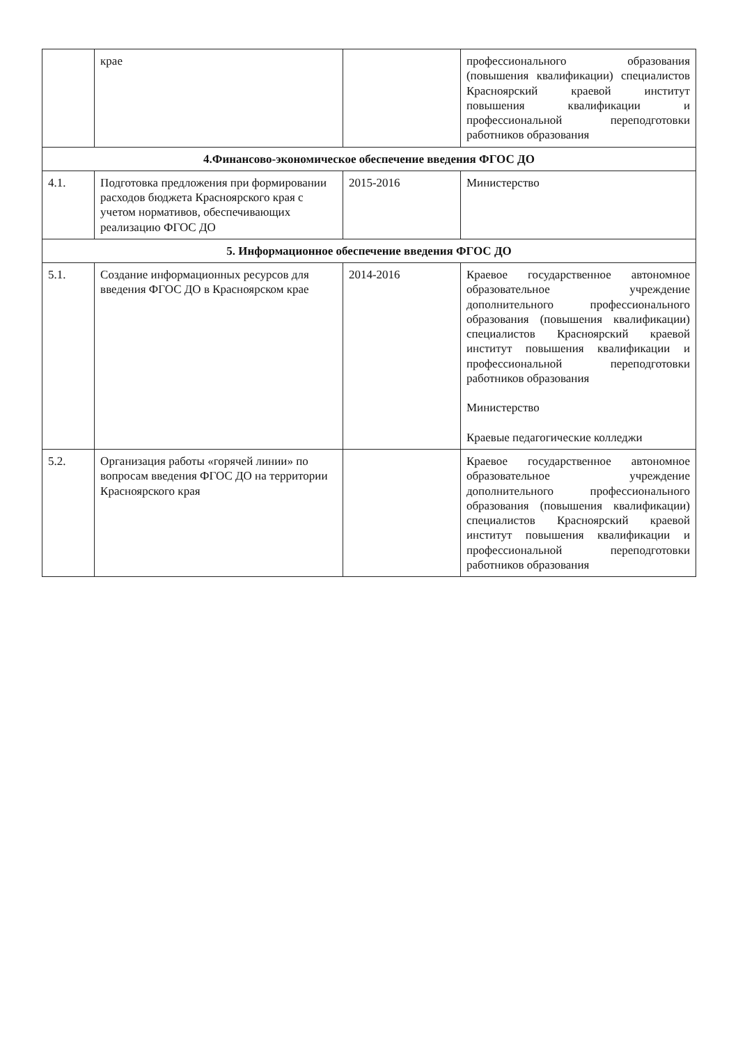| | крае | | профессионального образования (повышения квалификации) специалистов Красноярский краевой институт повышения квалификации и профессиональной переподготовки работников образования |
| 4.Финансово-экономическое обеспечение введения ФГОС ДО | | | |
| 4.1. | Подготовка предложения при формировании расходов бюджета Красноярского края с учетом нормативов, обеспечивающих реализацию ФГОС ДО | 2015-2016 | Министерство |
| 5. Информационное обеспечение введения ФГОС ДО | | | |
| 5.1. | Создание информационных ресурсов для введения ФГОС ДО в Красноярском крае | 2014-2016 | Краевое государственное автономное образовательное учреждение дополнительного профессионального образования (повышения квалификации) специалистов Красноярский краевой институт повышения квалификации и профессиональной переподготовки работников образования Министерство Краевые педагогические колледжи |
| 5.2. | Организация работы «горячей линии» по вопросам введения ФГОС ДО на территории Красноярского края | | Краевое государственное автономное образовательное учреждение дополнительного профессионального образования (повышения квалификации) специалистов Красноярский краевой институт повышения квалификации и профессиональной переподготовки работников образования |